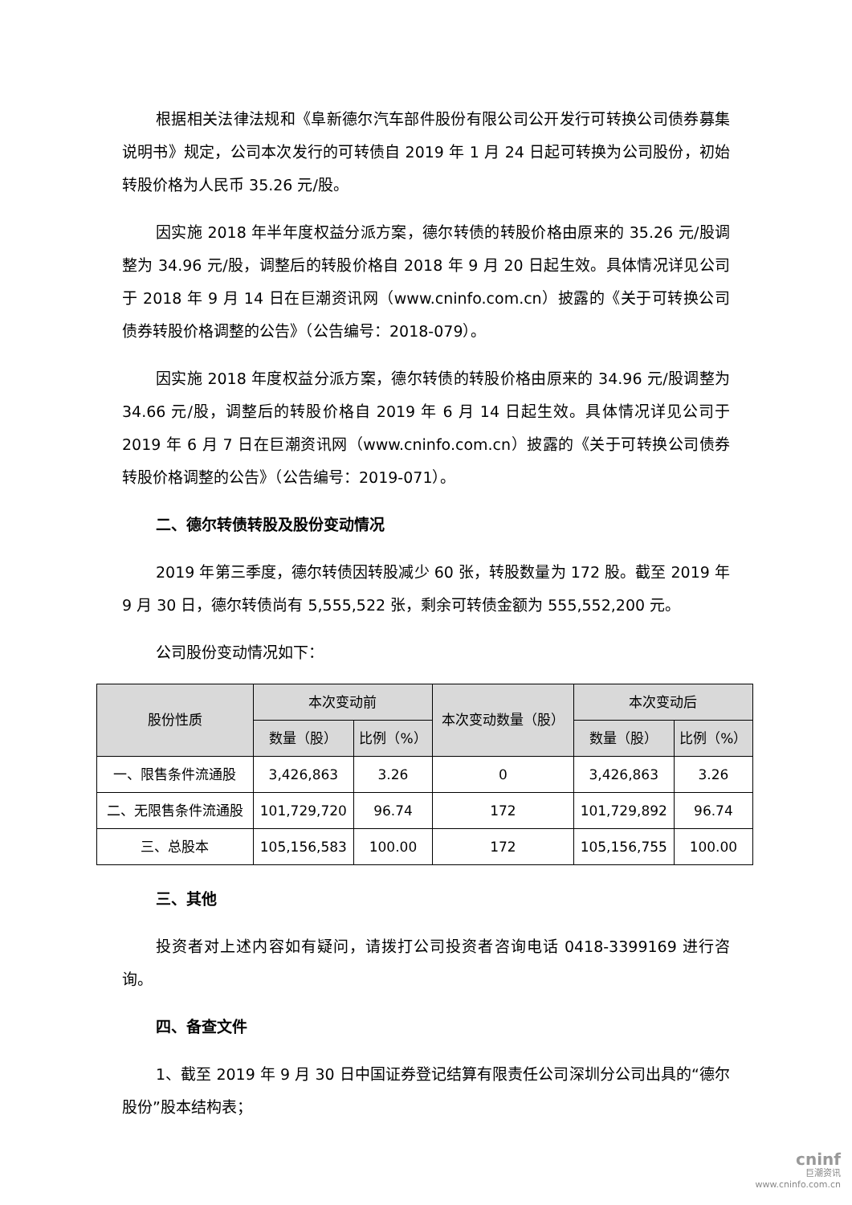根据相关法律法规和《阜新德尔汽车部件股份有限公司公开发行可转换公司债券募集说明书》规定，公司本次发行的可转债自 2019 年 1 月 24 日起可转换为公司股份，初始转股价格为人民币 35.26 元/股。
因实施 2018 年半年度权益分派方案，德尔转债的转股价格由原来的 35.26 元/股调整为 34.96 元/股，调整后的转股价格自 2018 年 9 月 20 日起生效。具体情况详见公司于 2018 年 9 月 14 日在巨潮资讯网（www.cninfo.com.cn）披露的《关于可转换公司债券转股价格调整的公告》（公告编号：2018-079）。
因实施 2018 年度权益分派方案，德尔转债的转股价格由原来的 34.96 元/股调整为 34.66 元/股，调整后的转股价格自 2019 年 6 月 14 日起生效。具体情况详见公司于 2019 年 6 月 7 日在巨潮资讯网（www.cninfo.com.cn）披露的《关于可转换公司债券转股价格调整的公告》（公告编号：2019-071）。
二、德尔转债转股及股份变动情况
2019 年第三季度，德尔转债因转股减少 60 张，转股数量为 172 股。截至 2019 年 9 月 30 日，德尔转债尚有 5,555,522 张，剩余可转债金额为 555,552,200 元。
公司股份变动情况如下：
| 股份性质 | 本次变动前 | | 本次变动数量（股） | 本次变动后 | |
| --- | --- | --- | --- | --- | --- |
| | 数量（股） | 比例（%） | | 数量（股） | 比例（%） |
| 一、限售条件流通股 | 3,426,863 | 3.26 | 0 | 3,426,863 | 3.26 |
| 二、无限售条件流通股 | 101,729,720 | 96.74 | 172 | 101,729,892 | 96.74 |
| 三、总股本 | 105,156,583 | 100.00 | 172 | 105,156,755 | 100.00 |
三、其他
投资者对上述内容如有疑问，请拨打公司投资者咨询电话 0418-3399169 进行咨询。
四、备查文件
1、截至 2019 年 9 月 30 日中国证券登记结算有限责任公司深圳分公司出具的“德尔股份”股本结构表；
cninf
巨潮资讯
www.cninfo.com.cn